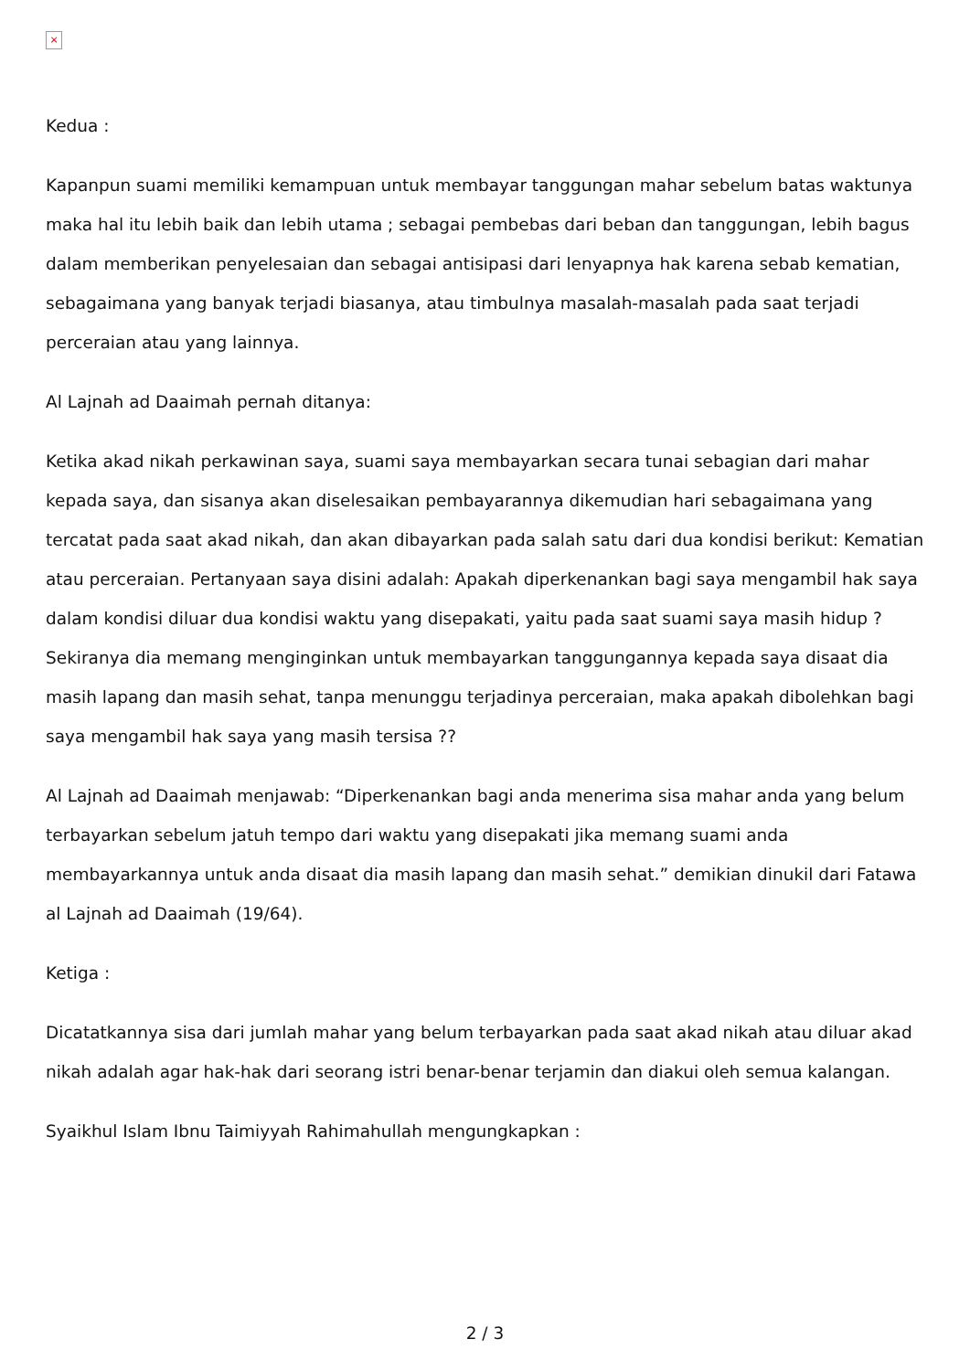×
Kedua :
Kapanpun suami memiliki kemampuan untuk membayar tanggungan mahar sebelum batas waktunya maka hal itu lebih baik dan lebih utama ; sebagai pembebas dari beban dan tanggungan, lebih bagus dalam memberikan penyelesaian dan sebagai antisipasi dari lenyapnya hak karena sebab kematian, sebagaimana yang banyak terjadi biasanya, atau timbulnya masalah-masalah pada saat terjadi perceraian atau yang lainnya.
Al Lajnah ad Daaimah pernah ditanya:
Ketika akad nikah perkawinan saya, suami saya membayarkan secara tunai sebagian dari mahar kepada saya, dan sisanya akan diselesaikan pembayarannya dikemudian hari sebagaimana yang tercatat pada saat akad nikah, dan akan dibayarkan pada salah satu dari dua kondisi berikut: Kematian atau perceraian. Pertanyaan saya disini adalah: Apakah diperkenankan bagi saya mengambil hak saya dalam kondisi diluar dua kondisi waktu yang disepakati, yaitu pada saat suami saya masih hidup ? Sekiranya dia memang menginginkan untuk membayarkan tanggungannya kepada saya disaat dia masih lapang dan masih sehat, tanpa menunggu terjadinya perceraian, maka apakah dibolehkan bagi saya mengambil hak saya yang masih tersisa ??
Al Lajnah ad Daaimah menjawab: “Diperkenankan bagi anda menerima sisa mahar anda yang belum terbayarkan sebelum jatuh tempo dari waktu yang disepakati jika memang suami anda membayarkannya untuk anda disaat dia masih lapang dan masih sehat.” demikian dinukil dari Fatawa al Lajnah ad Daaimah (19/64).
Ketiga :
Dicatatkannya sisa dari jumlah mahar yang belum terbayarkan pada saat akad nikah atau diluar akad nikah adalah agar hak-hak dari seorang istri benar-benar terjamin dan diakui oleh semua kalangan.
Syaikhul Islam Ibnu Taimiyyah Rahimahullah mengungkapkan :
2 / 3